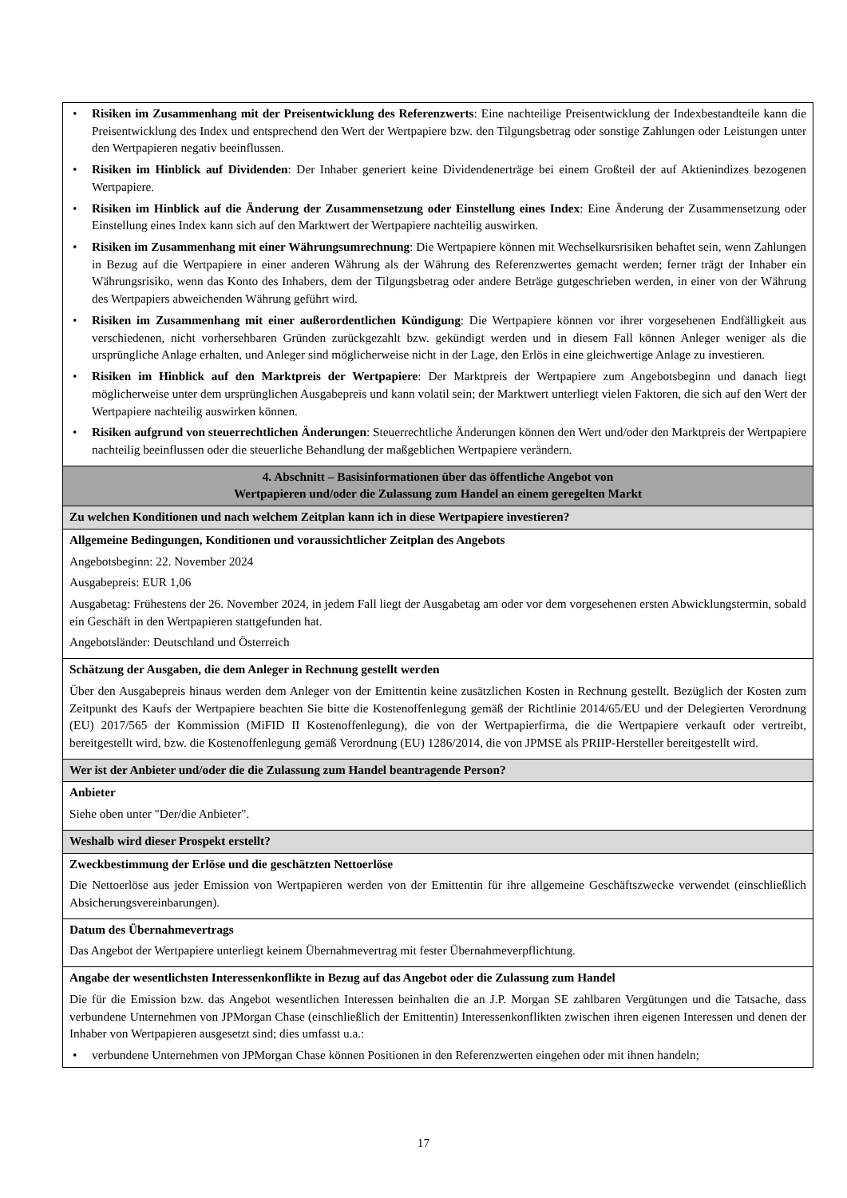| • Risiken im Zusammenhang mit der Preisentwicklung des Referenzwerts : Eine nachteilige Preisentwicklung der Indexbestandteile kann die Preisentwicklung des Index und entsprechend den Wert der Wertpapiere bzw. den Tilgungsbetrag oder sonstige Zahlungen oder Leistungen unter den Wertpapieren negativ beeinflussen. • Risiken im Hinblick auf Dividenden : Der Inhaber generiert keine Dividendenerträge bei einem Großteil der auf Aktienindizes bezogenen Wertpapiere. • Risiken im Hinblick auf die Änderung der Zusammensetzung oder Einstellung eines Index : Eine Änderung der Zusammensetzung oder Einstellung eines Index kann sich auf den Marktwert der Wertpapiere nachteilig auswirken. • Risiken im Zusammenhang mit einer Währungsumrechnung : Die Wertpapiere können mit Wechselkursrisiken behaftet sein, wenn Zahlungen in Bezug auf die Wertpapiere in einer anderen Währung als der Währung des Referenzwertes gemacht werden; ferner trägt der Inhaber ein Währungsrisiko, wenn das Konto des Inhabers, dem der Tilgungsbetrag oder andere Beträge gutgeschrieben werden, in einer von der Währung des Wertpapiers abweichenden Währung geführt wird. • Risiken im Zusammenhang mit einer außerordentlichen Kündigung : Die Wertpapiere können vor ihrer vorgesehenen Endfälligkeit aus verschiedenen, nicht vorhersehbaren Gründen zurückgezahlt bzw. gekündigt werden und in diesem Fall können Anleger weniger als die ursprüngliche Anlage erhalten, und Anleger sind möglicherweise nicht in der Lage, den Erlös in eine gleichwertige Anlage zu investieren. • Risiken im Hinblick auf den Marktpreis der Wertpapiere : Der Marktpreis der Wertpapiere zum Angebotsbeginn und danach liegt möglicherweise unter dem ursprünglichen Ausgabepreis und kann volatil sein; der Marktwert unterliegt vielen Faktoren, die sich auf den Wert der Wertpapiere nachteilig auswirken können. • Risiken aufgrund von steuerrechtlichen Änderungen : Steuerrechtliche Änderungen können den Wert und/oder den Marktpreis der Wertpapiere nachteilig beeinflussen oder die steuerliche Behandlung der maßgeblichen Wertpapiere verändern. |
| 4. Abschnitt – Basisinformationen über das öffentliche Angebot von Wertpapieren und/oder die Zulassung zum Handel an einem geregelten Markt |
| Zu welchen Konditionen und nach welchem Zeitplan kann ich in diese Wertpapiere investieren? |
| Allgemeine Bedingungen, Konditionen und voraussichtlicher Zeitplan des Angebots Angebotsbeginn: 22. November 2024 Ausgabepreis: EUR 1,06 Ausgabetag: Frühestens der 26. November 2024, in jedem Fall liegt der Ausgabetag am oder vor dem vorgesehenen ersten Abwicklungstermin, sobald ein Geschäft in den Wertpapieren stattgefunden hat. Angebotsländer: Deutschland und Österreich |
| Schätzung der Ausgaben, die dem Anleger in Rechnung gestellt werden Über den Ausgabepreis hinaus werden dem Anleger von der Emittentin keine zusätzlichen Kosten in Rechnung gestellt. Bezüglich der Kosten zum Zeitpunkt des Kaufs der Wertpapiere beachten Sie bitte die Kostenoffenlegung gemäß der Richtlinie 2014/65/EU und der Delegierten Verordnung (EU) 2017/565 der Kommission (MiFID II Kostenoffenlegung), die von der Wertpapierfirma, die die Wertpapiere verkauft oder vertreibt, bereitgestellt wird, bzw. die Kostenoffenlegung gemäß Verordnung (EU) 1286/2014, die von JPMSE als PRIIP-Hersteller bereitgestellt wird. |
| Wer ist der Anbieter und/oder die die Zulassung zum Handel beantragende Person? |
| Anbieter Siehe oben unter "Der/die Anbieter". |
| Weshalb wird dieser Prospekt erstellt? |
| Zweckbestimmung der Erlöse und die geschätzten Nettoerlöse Die Nettoerlöse aus jeder Emission von Wertpapieren werden von der Emittentin für ihre allgemeine Geschäftszwecke verwendet (einschließlich Absicherungsvereinbarungen). |
| Datum des Übernahmevertrags Das Angebot der Wertpapiere unterliegt keinem Übernahmevertrag mit fester Übernahmeverpflichtung. |
| Angabe der wesentlichsten Interessenkonflikte in Bezug auf das Angebot oder die Zulassung zum Handel Die für die Emission bzw. das Angebot wesentlichen Interessen beinhalten die an J.P. Morgan SE zahlbaren Vergütungen und die Tatsache, dass verbundene Unternehmen von JPMorgan Chase (einschließlich der Emittentin) Interessenkonflikten zwischen ihren eigenen Interessen und denen der Inhaber von Wertpapieren ausgesetzt sind; dies umfasst u.a.: • verbundene Unternehmen von JPMorgan Chase können Positionen in den Referenzwerten eingehen oder mit ihnen handeln; |
17